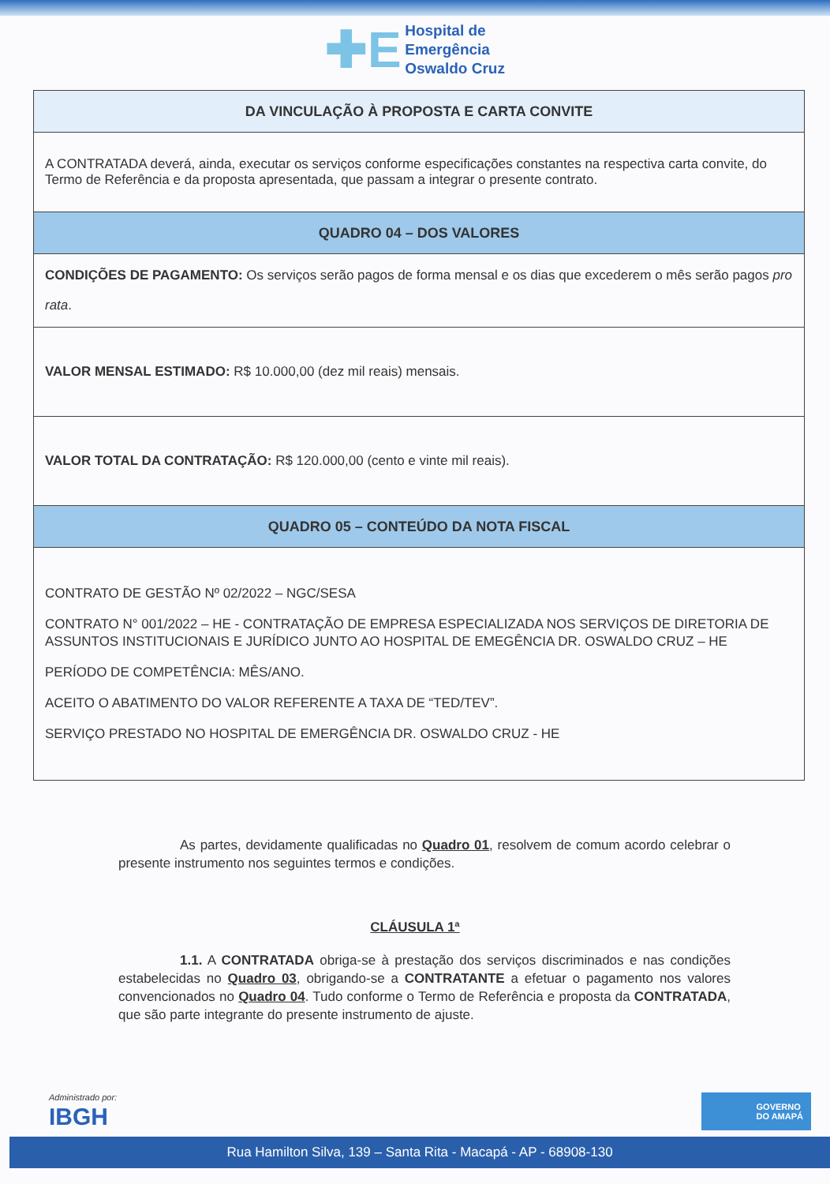✚E Hospital de
Emergência
Oswaldo Cruz
| DA VINCULAÇÃO À PROPOSTA E CARTA CONVITE |
| --- |
| A CONTRATADA deverá, ainda, executar os serviços conforme especificações constantes na respectiva carta convite, do Termo de Referência e da proposta apresentada, que passam a integrar o presente contrato. |
| QUADRO 04 – DOS VALORES |
| CONDIÇÕES DE PAGAMENTO: Os serviços serão pagos de forma mensal e os dias que excederem o mês serão pagos pro rata . |
| VALOR MENSAL ESTIMADO: R$ 10.000,00 (dez mil reais) mensais. |
| VALOR TOTAL DA CONTRATAÇÃO: R$ 120.000,00 (cento e vinte mil reais). |
| QUADRO 05 – CONTEÚDO DA NOTA FISCAL |
| CONTRATO DE GESTÃO Nº 02/2022 – NGC/SESA CONTRATO N° 001/2022 – HE - CONTRATAÇÃO DE EMPRESA ESPECIALIZADA NOS SERVIÇOS DE DIRETORIA DE ASSUNTOS INSTITUCIONAIS E JURÍDICO JUNTO AO HOSPITAL DE EMEGÊNCIA DR. OSWALDO CRUZ – HE PERÍODO DE COMPETÊNCIA: MÊS/ANO. ACEITO O ABATIMENTO DO VALOR REFERENTE A TAXA DE “TED/TEV”. SERVIÇO PRESTADO NO HOSPITAL DE EMERGÊNCIA DR. OSWALDO CRUZ - HE |
As partes, devidamente qualificadas no Quadro 01, resolvem de comum acordo celebrar o presente instrumento nos seguintes termos e condições.
CLÁUSULA 1ª
1.1. A CONTRATADA obriga-se à prestação dos serviços discriminados e nas condições estabelecidas no Quadro 03, obrigando-se a CONTRATANTE a efetuar o pagamento nos valores convencionados no Quadro 04. Tudo conforme o Termo de Referência e proposta da CONTRATADA, que são parte integrante do presente instrumento de ajuste.
Administrado por:
IBGH
GOVERNO
DO AMAPÁ
Rua Hamilton Silva, 139 – Santa Rita - Macapá - AP - 68908-130